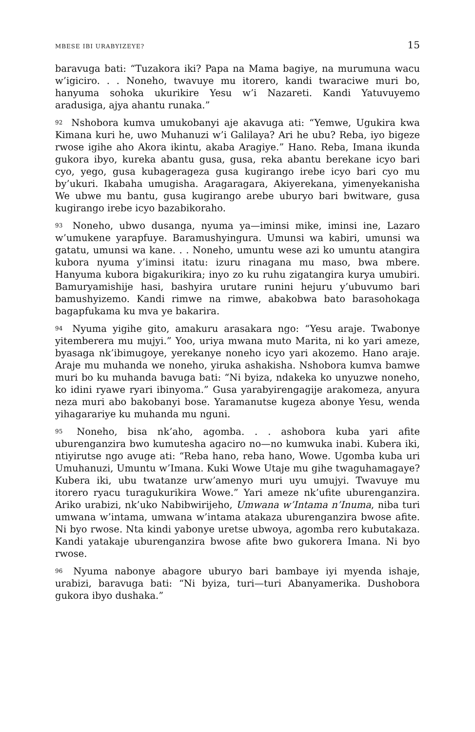MBESE IBI URABYIZEYE? 15
baravuga bati: “Tuzakora iki? Papa na Mama bagiye, na murumuna wacu w’igiciro. . . Noneho, twavuye mu itorero, kandi twaraciwe muri bo, hanyuma sohoka ukurikire Yesu w’i Nazareti. Kandi Yatuvuyemo aradusiga, ajya ahantu runaka.”
<sup>92</sup> Nshobora kumva umukobanyi aje akavuga ati: “Yemwe, Ugukira kwa Kimana kuri he, uwo Muhanuzi w’i Galilaya? Ari he ubu? Reba, iyo bigeze rwose igihe aho Akora ikintu, akaba Aragiye.” Hano. Reba, Imana ikunda gukora ibyo, kureka abantu gusa, gusa, reka abantu berekane icyo bari cyo, yego, gusa kubagerageza gusa kugirango irebe icyo bari cyo mu by’ukuri. Ikabaha umugisha. Aragaragara, Akiyerekana, yimenyekanisha We ubwe mu bantu, gusa kugirango arebe uburyo bari bwitware, gusa kugirango irebe icyo bazabikoraho.
<sup>93</sup> Noneho, ubwo dusanga, nyuma ya—iminsi mike, iminsi ine, Lazaro w’umukene yarapfuye. Baramushyingura. Umunsi wa kabiri, umunsi wa gatatu, umunsi wa kane. . . Noneho, umuntu wese azi ko umuntu atangira kubora nyuma y’iminsi itatu: izuru rinagana mu maso, bwa mbere. Hanyuma kubora bigakurikira; inyo zo ku ruhu zigatangira kurya umubiri. Bamuryamishije hasi, bashyira urutare runini hejuru y’ubuvumo bari bamushyizemo. Kandi rimwe na rimwe, abakobwa bato barasohokaga bagapfukama ku mva ye bakarira.
<sup>94</sup> Nyuma yigihe gito, amakuru arasakara ngo: “Yesu araje. Twabonye yitemberera mu mujyi.” Yoo, uriya mwana muto Marita, ni ko yari ameze, byasaga nk’ibimugoye, yerekanye noneho icyo yari akozemo. Hano araje. Araje mu muhanda we noneho, yiruka ashakisha. Nshobora kumva bamwe muri bo ku muhanda bavuga bati: “Ni byiza, ndakeka ko unyuzwe noneho, ko idini ryawe ryari ibinyoma.” Gusa yarabyirengagije arakomeza, anyura neza muri abo bakobanyi bose. Yaramanutse kugeza abonye Yesu, wenda yihagarariye ku muhanda mu nguni.
<sup>95</sup> Noneho, bisa nk’aho, agomba. . . ashobora kuba yari afite uburenganzira bwo kumutesha agaciro no—no kumwuka inabi. Kubera iki, ntiyirutse ngo avuge ati: “Reba hano, reba hano, Wowe. Ugomba kuba uri Umuhanuzi, Umuntu w’Imana. Kuki Wowe Utaje mu gihe twaguhamagaye? Kubera iki, ubu twatanze urw’amenyo muri uyu umujyi. Twavuye mu itorero ryacu turagukurikira Wowe.” Yari ameze nk’ufite uburenganzira. Ariko urabizi, nk’uko Nabibwirijeho, Umwana w’Intama n’Inuma, niba turi umwana w’intama, umwana w’intama atakaza uburenganzira bwose afite. Ni byo rwose. Nta kindi yabonye uretse ubwoya, agomba rero kubutakaza. Kandi yatakaje uburenganzira bwose afite bwo gukorera Imana. Ni byo rwose.
<sup>96</sup> Nyuma nabonye abagore uburyo bari bambaye iyi myenda ishaje, urabizi, baravuga bati: “Ni byiza, turi—turi Abanyamerika. Dushobora gukora ibyo dushaka.”